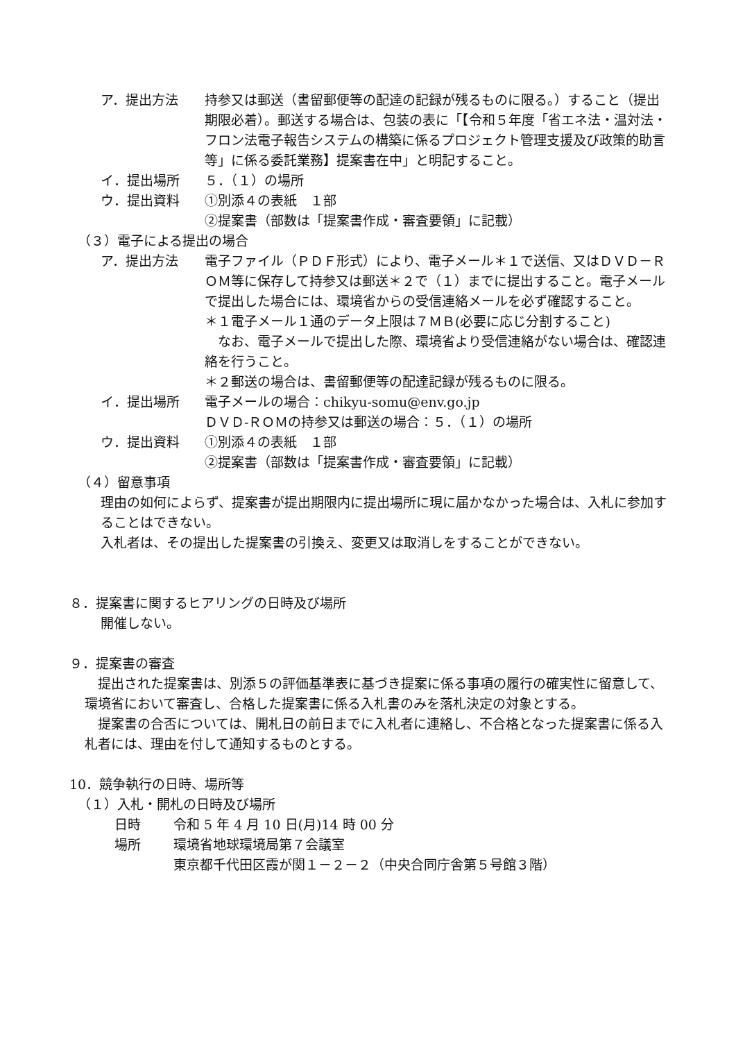ア．提出方法 持参又は郵送（書留郵便等の配達の記録が残るものに限る。）すること（提出期限必着）。郵送する場合は、包装の表に「【令和５年度「省エネ法・温対法・フロン法電子報告システムの構築に係るプロジェクト管理支援及び政策的助言等」に係る委託業務】提案書在中」と明記すること。
イ．提出場所 ５．（１）の場所
ウ．提出資料 ①別添４の表紙　１部
②提案書（部数は「提案書作成・審査要領」に記載）
（３）電子による提出の場合
ア．提出方法 電子ファイル（ＰＤＦ形式）により、電子メール＊１で送信、又はＤＶＤ－ＲＯＭ等に保存して持参又は郵送＊２で（１）までに提出すること。電子メールで提出した場合には、環境省からの受信連絡メールを必ず確認すること。
＊１電子メール１通のデータ上限は７ＭＢ(必要に応じ分割すること)
　なお、電子メールで提出した際、環境省より受信連絡がない場合は、確認連絡を行うこと。
＊２郵送の場合は、書留郵便等の配達記録が残るものに限る。
イ．提出場所 電子メールの場合：chikyu-somu@env.go.jp
ＤＶＤ-ＲＯＭの持参又は郵送の場合：５．（１）の場所
ウ．提出資料 ①別添４の表紙　１部
②提案書（部数は「提案書作成・審査要領」に記載）
（４）留意事項
理由の如何によらず、提案書が提出期限内に提出場所に現に届かなかった場合は、入札に参加することはできない。
入札者は、その提出した提案書の引換え、変更又は取消しをすることができない。
８．提案書に関するヒアリングの日時及び場所
開催しない。
９．提案書の審査
　提出された提案書は、別添５の評価基準表に基づき提案に係る事項の履行の確実性に留意して、環境省において審査し、合格した提案書に係る入札書のみを落札決定の対象とする。
　提案書の合否については、開札日の前日までに入札者に連絡し、不合格となった提案書に係る入札者には、理由を付して通知するものとする。
10．競争執行の日時、場所等
（１）入札・開札の日時及び場所
日時 令和 5 年 4 月 10 日(月)14 時 00 分
場所 環境省地球環境局第７会議室
東京都千代田区霞が関１－２－２（中央合同庁舎第５号館３階）